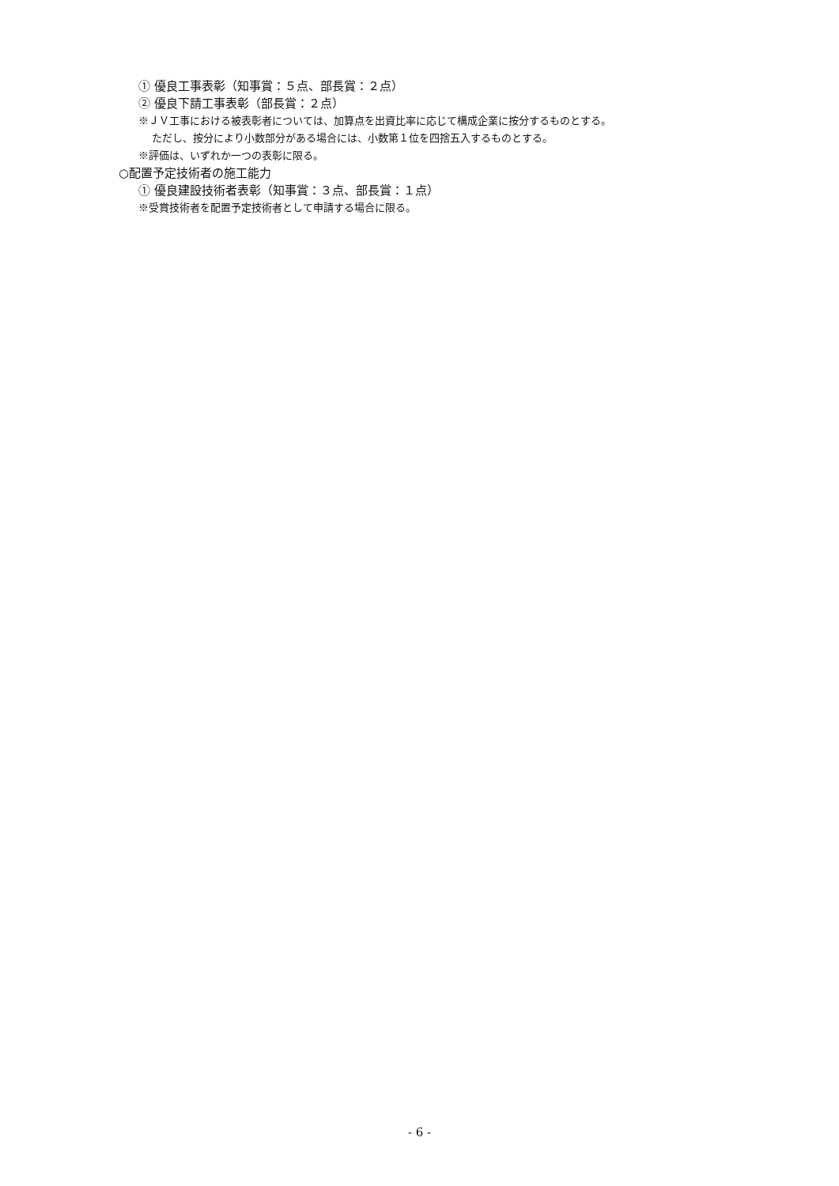① 優良工事表彰（知事賞：５点、部長賞：２点）
② 優良下請工事表彰（部長賞：２点）
※ＪＶ工事における被表彰者については、加算点を出資比率に応じて構成企業に按分するものとする。
ただし、按分により小数部分がある場合には、小数第１位を四捨五入するものとする。
※評価は、いずれか一つの表彰に限る。
○配置予定技術者の施工能力
① 優良建設技術者表彰（知事賞：３点、部長賞：１点）
※受賞技術者を配置予定技術者として申請する場合に限る。
- 6 -